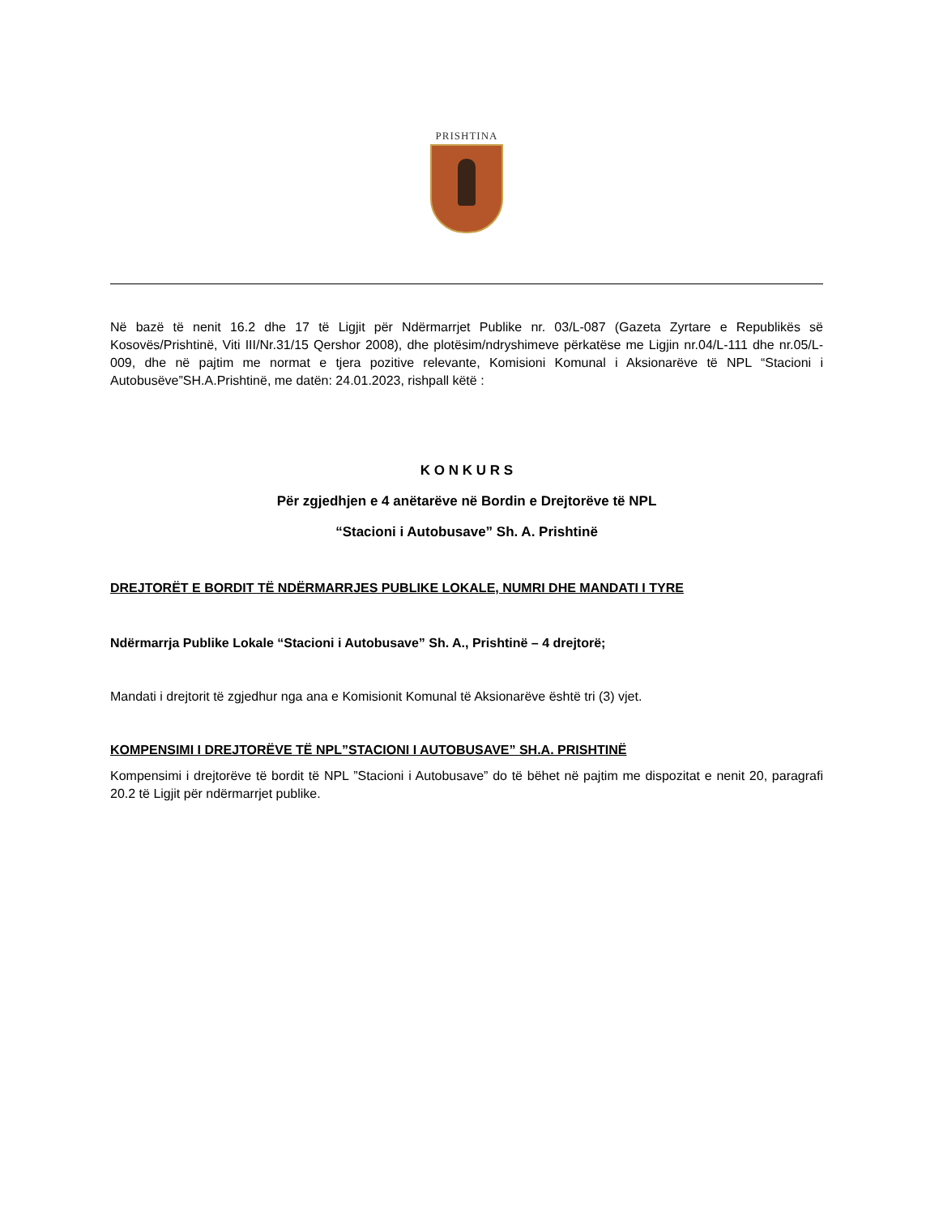PRISHTINA
Në bazë të nenit 16.2 dhe 17 të Ligjit për Ndërmarrjet Publike nr. 03/L-087 (Gazeta Zyrtare e Republikës së Kosovës/Prishtinë, Viti III/Nr.31/15 Qershor 2008), dhe plotësim/ndryshimeve përkatëse me Ligjin nr.04/L-111 dhe nr.05/L-009, dhe në pajtim me normat e tjera pozitive relevante, Komisioni Komunal i Aksionarëve të NPL “Stacioni i Autobusëve”SH.A.Prishtinë, me datën: 24.01.2023, rishpall këtë :
K O N K U R S
Për zgjedhjen e 4 anëtarëve në Bordin e Drejtorëve të NPL
“Stacioni i Autobusave” Sh. A. Prishtinë
DREJTORËT E BORDIT TË NDËRMARRJES PUBLIKE LOKALE, NUMRI DHE MANDATI I TYRE
Ndërmarrja Publike Lokale “Stacioni i Autobusave” Sh. A., Prishtinë – 4 drejtorë;
Mandati i drejtorit të zgjedhur nga ana e Komisionit Komunal të Aksionarëve është tri (3) vjet.
KOMPENSIMI I DREJTORËVE TË NPL”STACIONI I AUTOBUSAVE” SH.A. PRISHTINË
Kompensimi i drejtorëve të bordit të NPL ”Stacioni i Autobusave” do të bëhet në pajtim me dispozitat e nenit 20, paragrafi 20.2 të Ligjit për ndërmarrjet publike.